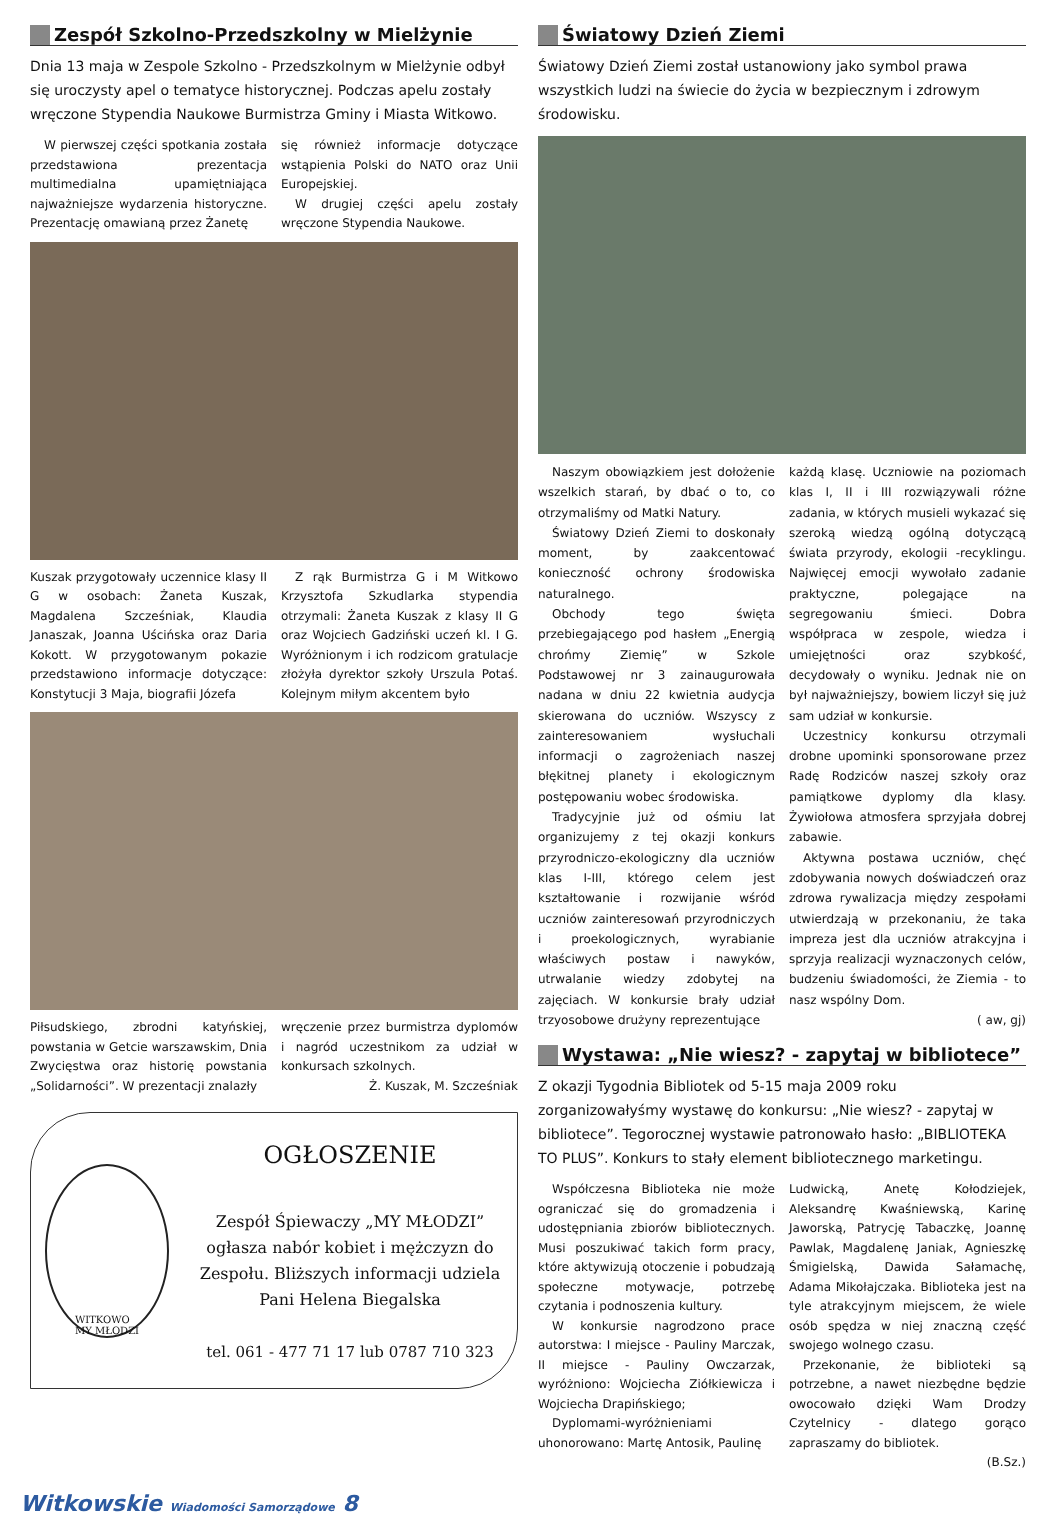Zespół Szkolno-Przedszkolny w Mielżynie
Dnia 13 maja w Zespole Szkolno - Przedszkolnym w Mielżynie odbył się uroczysty apel o tematyce historycznej. Podczas apelu zostały wręczone Stypendia Naukowe Burmistrza Gminy i Miasta Witkowo.
W pierwszej części spotkania została przedstawiona prezentacja multimedialna upamiętniająca najważniejsze wydarzenia historyczne. Prezentację omawianą przez Żanetę
się również informacje dotyczące wstąpienia Polski do NATO oraz Unii Europejskiej.
W drugiej części apelu zostały wręczone Stypendia Naukowe.
Kuszak przygotowały uczennice klasy II G w osobach: Żaneta Kuszak, Magdalena Szcześniak, Klaudia Janaszak, Joanna Uścińska oraz Daria Kokott. W przygotowanym pokazie przedstawiono informacje dotyczące: Konstytucji 3 Maja, biografii Józefa
Z rąk Burmistrza G i M Witkowo Krzysztofa Szkudlarka stypendia otrzymali: Żaneta Kuszak z klasy II G oraz Wojciech Gadziński uczeń kl. I G. Wyróżnionym i ich rodzicom gratulacje złożyła dyrektor szkoły Urszula Potaś. Kolejnym miłym akcentem było
Piłsudskiego, zbrodni katyńskiej, powstania w Getcie warszawskim, Dnia Zwycięstwa oraz historię powstania „Solidarności”. W prezentacji znalazły
wręczenie przez burmistrza dyplomów i nagród uczestnikom za udział w konkursach szkolnych.
Ż. Kuszak, M. Szcześniak
WITKOWO
MY MŁODZI
OGŁOSZENIE
Zespół Śpiewaczy „MY MŁODZI”
ogłasza nabór kobiet i mężczyzn do Zespołu. Bliższych informacji udziela Pani Helena Biegalska
tel. 061 - 477 71 17 lub 0787 710 323
Światowy Dzień Ziemi
Światowy Dzień Ziemi został ustanowiony jako symbol prawa wszystkich ludzi na świecie do życia w bezpiecznym i zdrowym środowisku.
Naszym obowiązkiem jest dołożenie wszelkich starań, by dbać o to, co otrzymaliśmy od Matki Natury.
Światowy Dzień Ziemi to doskonały moment, by zaakcentować konieczność ochrony środowiska naturalnego.
Obchody tego święta przebiegającego pod hasłem „Energią chrońmy Ziemię” w Szkole Podstawowej nr 3 zainaugurowała nadana w dniu 22 kwietnia audycja skierowana do uczniów. Wszyscy z zainteresowaniem wysłuchali informacji o zagrożeniach naszej błękitnej planety i ekologicznym postępowaniu wobec środowiska.
Tradycyjnie już od ośmiu lat organizujemy z tej okazji konkurs przyrodniczo-ekologiczny dla uczniów klas I-III, którego celem jest kształtowanie i rozwijanie wśród uczniów zainteresowań przyrodniczych i proekologicznych, wyrabianie właściwych postaw i nawyków, utrwalanie wiedzy zdobytej na zajęciach. W konkursie brały udział trzyosobowe drużyny reprezentujące
każdą klasę. Uczniowie na poziomach klas I, II i III rozwiązywali różne zadania, w których musieli wykazać się szeroką wiedzą ogólną dotyczącą świata przyrody, ekologii -recyklingu. Najwięcej emocji wywołało zadanie praktyczne, polegające na segregowaniu śmieci. Dobra współpraca w zespole, wiedza i umiejętności oraz szybkość, decydowały o wyniku. Jednak nie on był najważniejszy, bowiem liczył się już sam udział w konkursie.
Uczestnicy konkursu otrzymali drobne upominki sponsorowane przez Radę Rodziców naszej szkoły oraz pamiątkowe dyplomy dla klasy. Żywiołowa atmosfera sprzyjała dobrej zabawie.
Aktywna postawa uczniów, chęć zdobywania nowych doświadczeń oraz zdrowa rywalizacja między zespołami utwierdzają w przekonaniu, że taka impreza jest dla uczniów atrakcyjna i sprzyja realizacji wyznaczonych celów, budzeniu świadomości, że Ziemia - to nasz wspólny Dom.
( aw, gj)
Wystawa: „Nie wiesz? - zapytaj w bibliotece”
Z okazji Tygodnia Bibliotek od 5-15 maja 2009 roku zorganizowałyśmy wystawę do konkursu: „Nie wiesz? - zapytaj w bibliotece”. Tegorocznej wystawie patronowało hasło: „BIBLIOTEKA TO PLUS”. Konkurs to stały element bibliotecznego marketingu.
Współczesna Biblioteka nie może ograniczać się do gromadzenia i udostępniania zbiorów bibliotecznych. Musi poszukiwać takich form pracy, które aktywizują otoczenie i pobudzają społeczne motywacje, potrzebę czytania i podnoszenia kultury.
W konkursie nagrodzono prace autorstwa: I miejsce - Pauliny Marczak, II miejsce - Pauliny Owczarzak, wyróżniono: Wojciecha Ziółkiewicza i Wojciecha Drapińskiego;
Dyplomami-wyróżnieniami uhonorowano: Martę Antosik, Paulinę
Ludwicką, Anetę Kołodziejek, Aleksandrę Kwaśniewską, Karinę Jaworską, Patrycję Tabaczkę, Joannę Pawlak, Magdalenę Janiak, Agnieszkę Śmigielską, Dawida Sałamachę, Adama Mikołajczaka. Biblioteka jest na tyle atrakcyjnym miejscem, że wiele osób spędza w niej znaczną część swojego wolnego czasu.
Przekonanie, że biblioteki są potrzebne, a nawet niezbędne będzie owocowało dzięki Wam Drodzy Czytelnicy - dlatego gorąco zapraszamy do bibliotek.
(B.Sz.)
Witkowskie Wiadomości Samorządowe 8